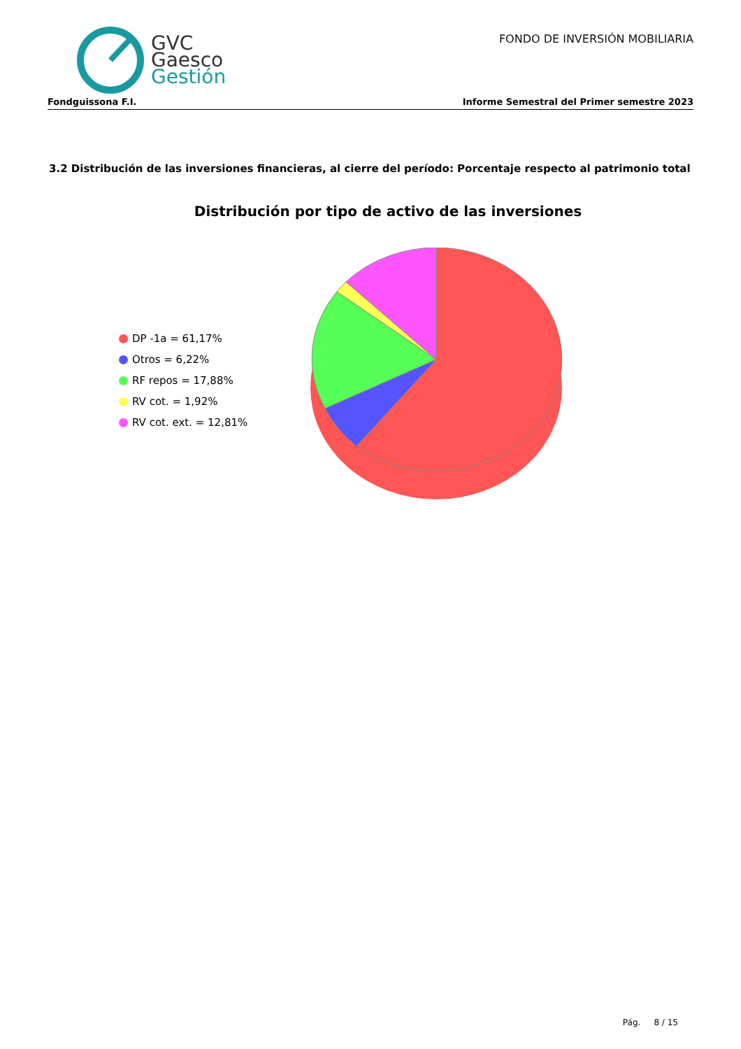GVC
Gaesco
Gestión
FONDO DE INVERSIÓN MOBILIARIA
Fondguissona F.I. Informe Semestral del Primer semestre 2023
3.2 Distribución de las inversiones financieras, al cierre del período: Porcentaje respecto al patrimonio total
Distribución por tipo de activo de las inversiones
DP -1a = 61,17%
Otros = 6,22%
RF repos = 17,88%
RV cot. = 1,92%
RV cot. ext. = 12,81%
Pág. 8 / 15